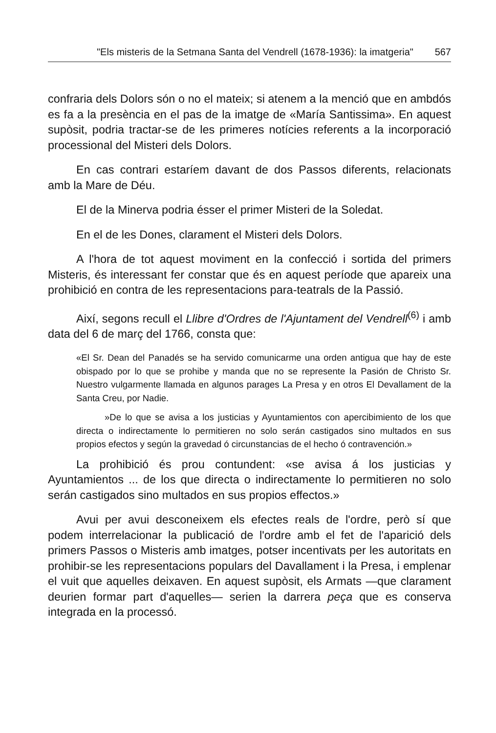"Els misteris de la Setmana Santa del Vendrell (1678-1936): la imatgeria" 567
confraria dels Dolors són o no el mateix; si atenem a la menció que en ambdós es fa a la presència en el pas de la imatge de «María Santissima». En aquest supòsit, podria tractar-se de les primeres notícies referents a la incorporació processional del Misteri dels Dolors.
En cas contrari estaríem davant de dos Passos diferents, relacionats amb la Mare de Déu.
El de la Minerva podria ésser el primer Misteri de la Soledat.
En el de les Dones, clarament el Misteri dels Dolors.
A l'hora de tot aquest moviment en la confecció i sortida del primers Misteris, és interessant fer constar que és en aquest període que apareix una prohibició en contra de les representacions para-teatrals de la Passió.
Així, segons recull el Llibre d'Ordres de l'Ajuntament del Vendrell<sup>(6)</sup> i amb data del 6 de març del 1766, consta que:
«El Sr. Dean del Panadés se ha servido comunicarme una orden antigua que hay de este obispado por lo que se prohibe y manda que no se represente la Pasión de Christo Sr. Nuestro vulgarmente llamada en algunos parages La Presa y en otros El Devallament de la Santa Creu, por Nadie.
»De lo que se avisa a los justicias y Ayuntamientos con apercibimiento de los que directa o indirectamente lo permitieren no solo serán castigados sino multados en sus propios efectos y según la gravedad ó circunstancias de el hecho ó contravención.»
La prohibició és prou contundent: «se avisa á los justicias y Ayuntamientos ... de los que directa o indirectamente lo permitieren no solo serán castigados sino multados en sus propios effectos.»
Avui per avui desconeixem els efectes reals de l'ordre, però sí que podem interrelacionar la publicació de l'ordre amb el fet de l'aparició dels primers Passos o Misteris amb imatges, potser incentivats per les autoritats en prohibir-se les representacions populars del Davallament i la Presa, i emplenar el vuit que aquelles deixaven. En aquest supòsit, els Armats —que clarament deurien formar part d'aquelles— serien la darrera peça que es conserva integrada en la processó.